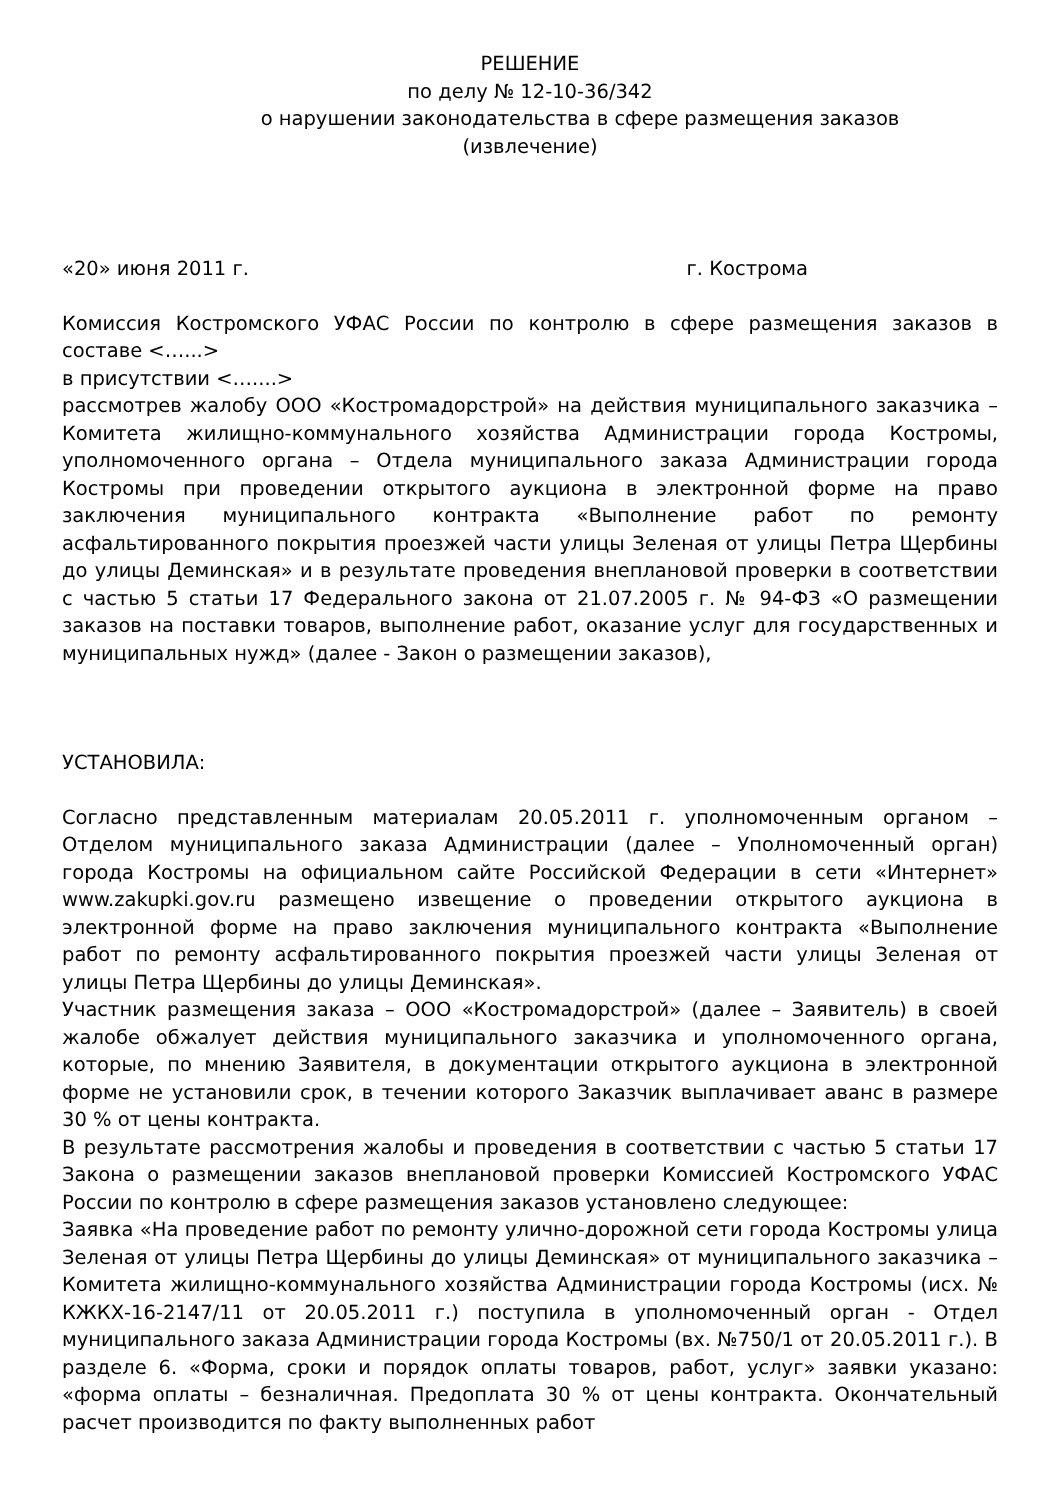РЕШЕНИЕ
по делу № 12-10-36/342
о нарушении законодательства в сфере размещения заказов
(извлечение)
«20» июня 2011 г. г. Кострома
Комиссия Костромского УФАС России по контролю в сфере размещения заказов в составе <…...>
в присутствии <…....>
рассмотрев жалобу ООО «Костромадорстрой» на действия муниципального заказчика – Комитета жилищно-коммунального хозяйства Администрации города Костромы, уполномоченного органа – Отдела муниципального заказа Администрации города Костромы при проведении открытого аукциона в электронной форме на право заключения муниципального контракта «Выполнение работ по ремонту асфальтированного покрытия проезжей части улицы Зеленая от улицы Петра Щербины до улицы Деминская» и в результате проведения внеплановой проверки в соответствии с частью 5 статьи 17 Федерального закона от 21.07.2005 г. № 94-ФЗ «О размещении заказов на поставки товаров, выполнение работ, оказание услуг для государственных и муниципальных нужд» (далее - Закон о размещении заказов),
УСТАНОВИЛА:
Согласно представленным материалам 20.05.2011 г. уполномоченным органом – Отделом муниципального заказа Администрации (далее – Уполномоченный орган) города Костромы на официальном сайте Российской Федерации в сети «Интернет» www.zakupki.gov.ru размещено извещение о проведении открытого аукциона в электронной форме на право заключения муниципального контракта «Выполнение работ по ремонту асфальтированного покрытия проезжей части улицы Зеленая от улицы Петра Щербины до улицы Деминская».
Участник размещения заказа – ООО «Костромадорстрой» (далее – Заявитель) в своей жалобе обжалует действия муниципального заказчика и уполномоченного органа, которые, по мнению Заявителя, в документации открытого аукциона в электронной форме не установили срок, в течении которого Заказчик выплачивает аванс в размере 30 % от цены контракта.
В результате рассмотрения жалобы и проведения в соответствии с частью 5 статьи 17 Закона о размещении заказов внеплановой проверки Комиссией Костромского УФАС России по контролю в сфере размещения заказов установлено следующее:
Заявка «На проведение работ по ремонту улично-дорожной сети города Костромы улица Зеленая от улицы Петра Щербины до улицы Деминская» от муниципального заказчика – Комитета жилищно-коммунального хозяйства Администрации города Костромы (исх. № КЖКХ-16-2147/11 от 20.05.2011 г.) поступила в уполномоченный орган - Отдел муниципального заказа Администрации города Костромы (вх. №750/1 от 20.05.2011 г.). В разделе 6. «Форма, сроки и порядок оплаты товаров, работ, услуг» заявки указано: «форма оплаты – безналичная. Предоплата 30 % от цены контракта. Окончательный расчет производится по факту выполненных работ